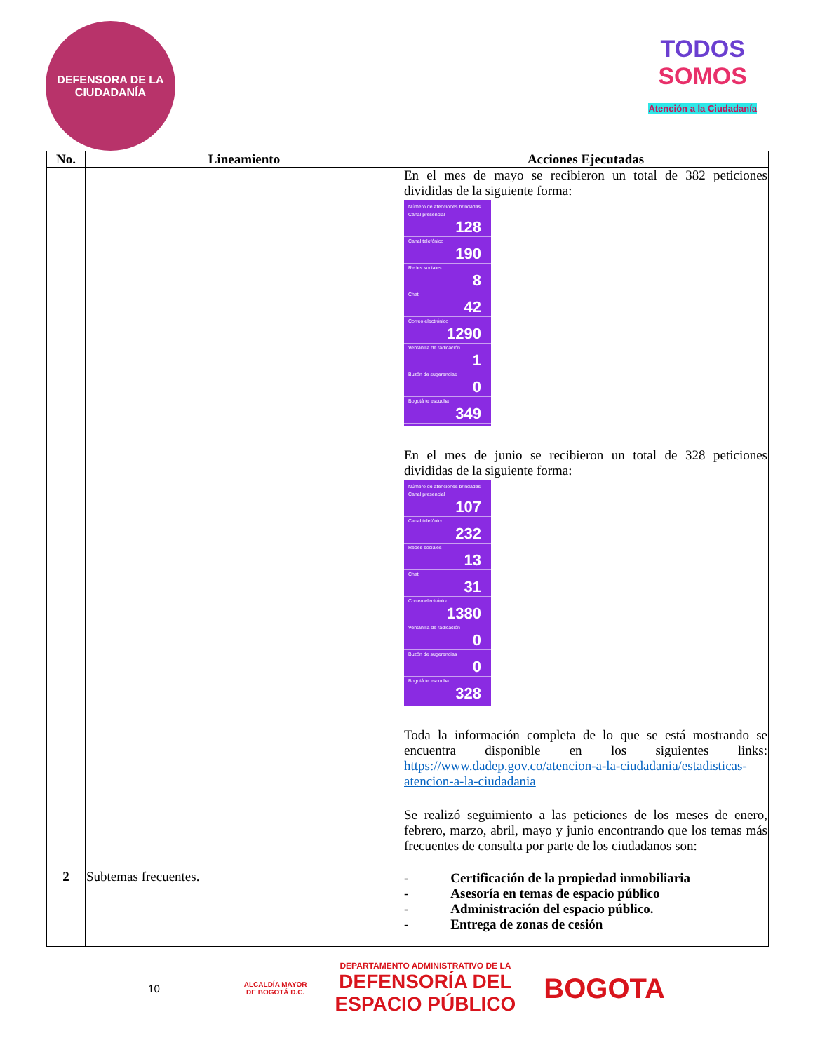DEFENSORA DE LA CIUDADANÍA
TODOS
SOMOS
Atención a la Ciudadanía
| No. | Lineamiento | Acciones Ejecutadas |
| --- | --- | --- |
| | | En el mes de mayo se recibieron un total de 382 peticiones divididas de la siguiente forma: Número de atenciones brindadas Canal presencial 128 Canal telefónico 190 Redes sociales 8 Chat 42 Correo electrónico 1290 Ventanilla de radicación 1 Buzón de sugerencias 0 Bogotá te escucha 349 En el mes de junio se recibieron un total de 328 peticiones divididas de la siguiente forma: Número de atenciones brindadas Canal presencial 107 Canal telefónico 232 Redes sociales 13 Chat 31 Correo electrónico 1380 Ventanilla de radicación 0 Buzón de sugerencias 0 Bogotá te escucha 328 Toda la información completa de lo que se está mostrando se encuentra disponible en los siguientes links: https://www.dadep.gov.co/atencion-a-la-ciudadania/estadisticas-atencion-a-la-ciudadania |
| 2 | Subtemas frecuentes. | Se realizó seguimiento a las peticiones de los meses de enero, febrero, marzo, abril, mayo y junio encontrando que los temas más frecuentes de consulta por parte de los ciudadanos son: - Certificación de la propiedad inmobiliaria - Asesoría en temas de espacio público - Administración del espacio público. - Entrega de zonas de cesión |
10
ALCALDÍA MAYOR
DE BOGOTÁ D.C.
DEPARTAMENTO ADMINISTRATIVO DE LA
DEFENSORÍA DEL
ESPACIO PÚBLICO
BOGOTA